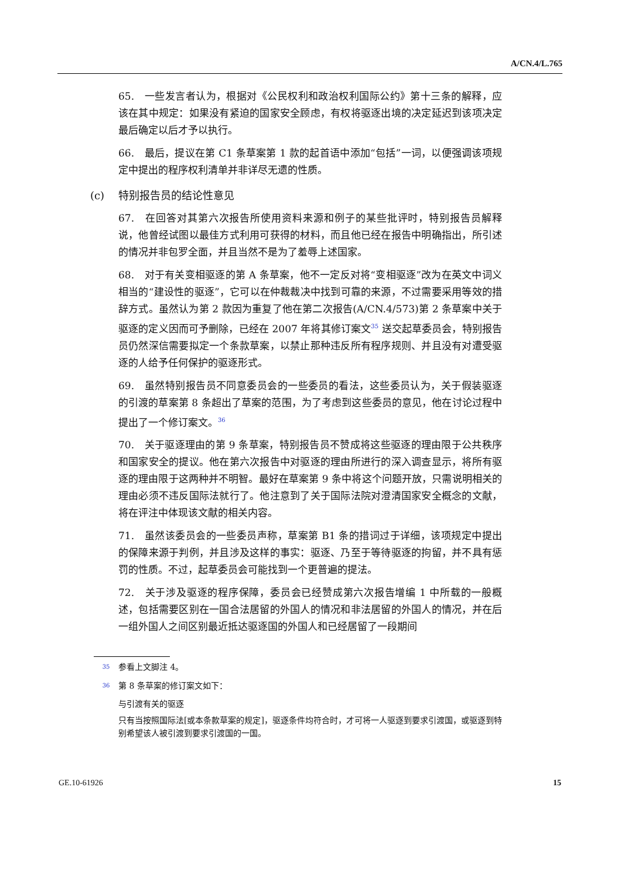A/CN.4/L.765
65.　一些发言者认为，根据对《公民权利和政治权利国际公约》第十三条的解释，应该在其中规定：如果没有紧迫的国家安全顾虑，有权将驱逐出境的决定延迟到该项决定最后确定以后才予以执行。
66.　最后，提议在第 C1 条草案第 1 款的起首语中添加“包括”一词，以便强调该项规定中提出的程序权利清单并非详尽无遗的性质。
(c) 特别报告员的结论性意见
67.　在回答对其第六次报告所使用资料来源和例子的某些批评时，特别报告员解释说，他曾经试图以最佳方式利用可获得的材料，而且他已经在报告中明确指出，所引述的情况并非包罗全面，并且当然不是为了羞辱上述国家。
68.　对于有关变相驱逐的第 A 条草案，他不一定反对将“变相驱逐”改为在英文中词义相当的“建设性的驱逐”，它可以在仲裁裁决中找到可靠的来源，不过需要采用等效的措辞方式。虽然认为第 2 款因为重复了他在第二次报告(A/CN.4/573)第 2 条草案中关于驱逐的定义因而可予删除，已经在 2007 年将其修订案文<sup>35</sup> 送交起草委员会，特别报告员仍然深信需要拟定一个条款草案，以禁止那种违反所有程序规则、并且没有对遭受驱逐的人给予任何保护的驱逐形式。
69.　虽然特别报告员不同意委员会的一些委员的看法，这些委员认为，关于假装驱逐的引渡的草案第 8 条超出了草案的范围，为了考虑到这些委员的意见，他在讨论过程中提出了一个修订案文。<sup>36</sup>
70.　关于驱逐理由的第 9 条草案，特别报告员不赞成将这些驱逐的理由限于公共秩序和国家安全的提议。他在第六次报告中对驱逐的理由所进行的深入调查显示，将所有驱逐的理由限于这两种并不明智。最好在草案第 9 条中将这个问题开放，只需说明相关的理由必须不违反国际法就行了。他注意到了关于国际法院对澄清国家安全概念的文献，将在评注中体现该文献的相关内容。
71.　虽然该委员会的一些委员声称，草案第 B1 条的措词过于详细，该项规定中提出的保障来源于判例，并且涉及这样的事实：驱逐、乃至于等待驱逐的拘留，并不具有惩罚的性质。不过，起草委员会可能找到一个更普遍的提法。
72.　关于涉及驱逐的程序保障，委员会已经赞成第六次报告增编 1 中所载的一般概述，包括需要区别在一国合法居留的外国人的情况和非法居留的外国人的情况，并在后一组外国人之间区别最近抵达驱逐国的外国人和已经居留了一段期间
<sup>35</sup> 参看上文脚注 4。
<sup>36</sup> 第 8 条草案的修订案文如下：
与引渡有关的驱逐
只有当按照国际法[或本条款草案的规定]，驱逐条件均符合时，才可将一人驱逐到要求引渡国，或驱逐到特别希望该人被引渡到要求引渡国的一国。
GE.10-61926 15